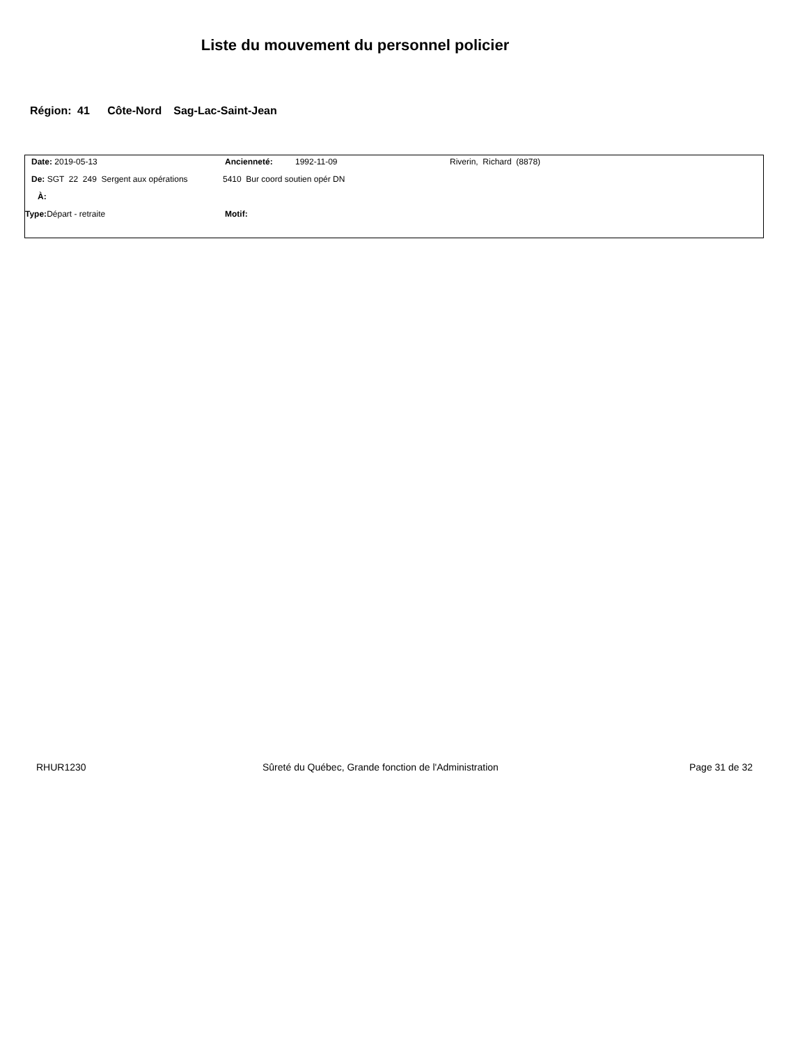Liste du mouvement du personnel policier
Région: 41 Côte-Nord Sag-Lac-Saint-Jean
Date: 2019-05-13 Ancienneté: 1992-11-09 Riverin, Richard (8878)
De: SGT 22 249 Sergent aux opérations 5410 Bur coord soutien opér DN
À:
Type: Départ - retraite Motif:
RHUR1230
Sûreté du Québec, Grande fonction de l'Administration
Page 31 de 32